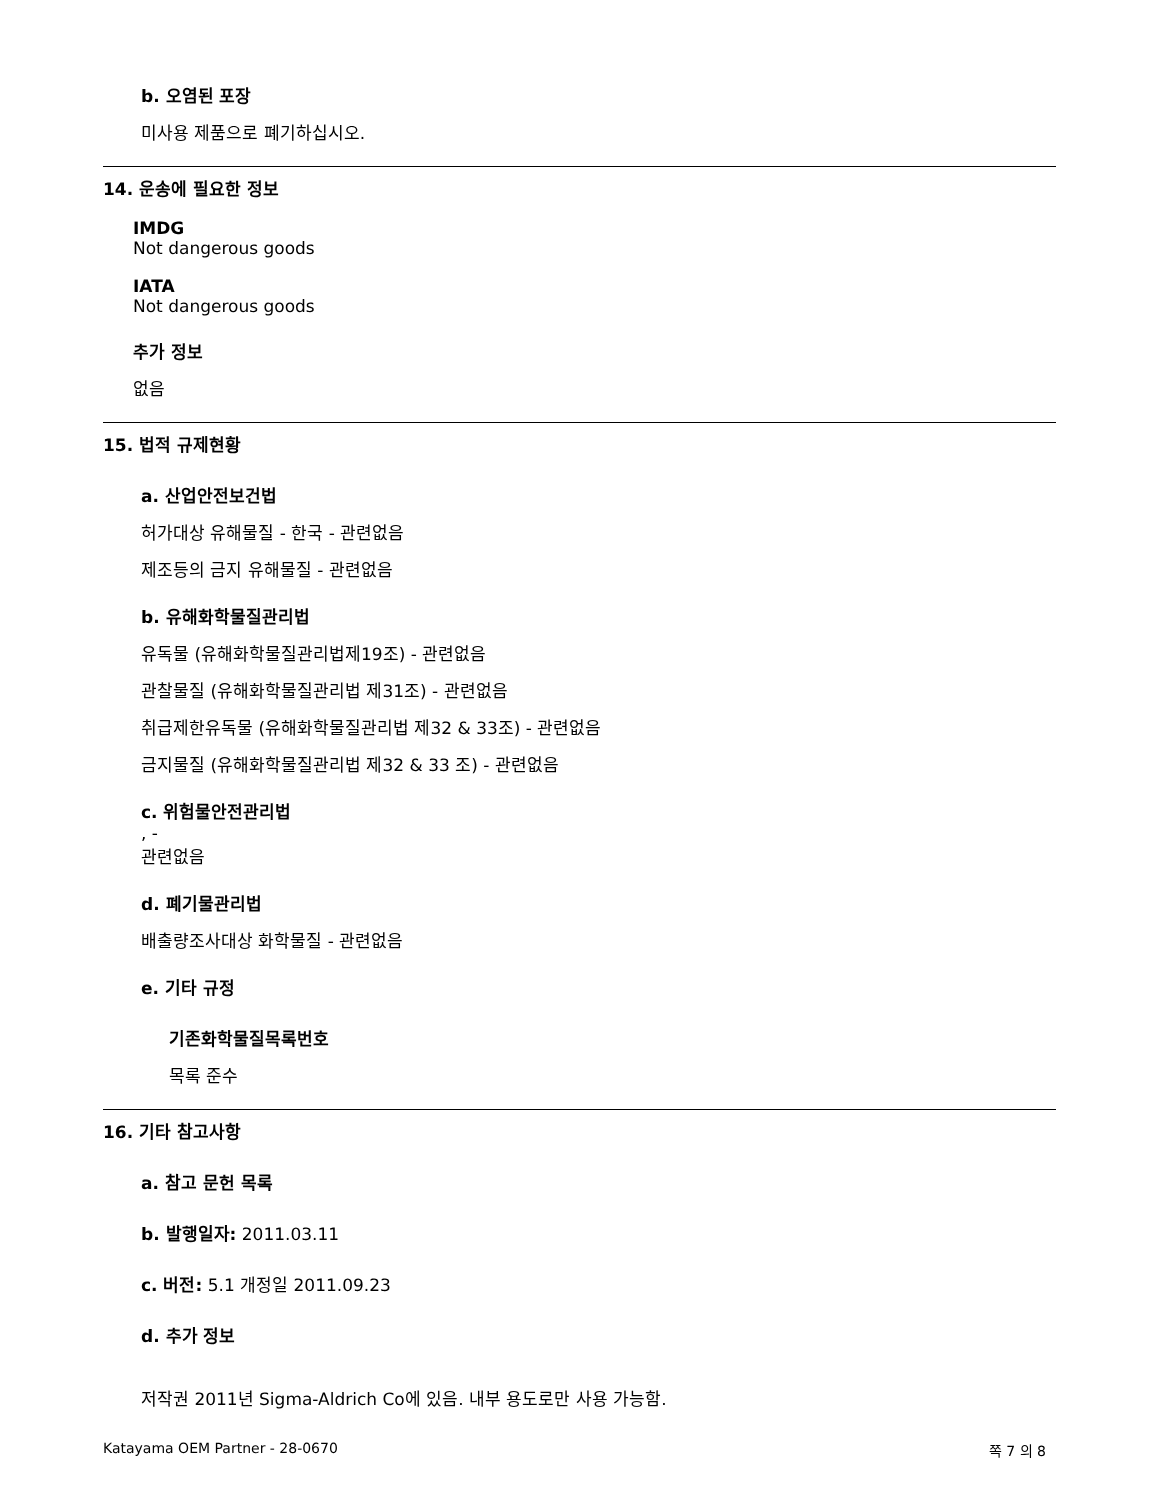b. 오염된 포장
미사용 제품으로 폐기하십시오.
14. 운송에 필요한 정보
IMDG
Not dangerous goods
IATA
Not dangerous goods
추가 정보
없음
15. 법적 규제현황
a. 산업안전보건법
허가대상 유해물질 - 한국 - 관련없음
제조등의 금지 유해물질 - 관련없음
b. 유해화학물질관리법
유독물 (유해화학물질관리법제19조) - 관련없음
관찰물질 (유해화학물질관리법 제31조) - 관련없음
취급제한유독물 (유해화학물질관리법 제32 & 33조) - 관련없음
금지물질 (유해화학물질관리법 제32 & 33 조) - 관련없음
c. 위험물안전관리법
, -
관련없음
d. 폐기물관리법
배출량조사대상 화학물질 - 관련없음
e. 기타 규정
기존화학물질목록번호
목록 준수
16. 기타 참고사항
a. 참고 문헌 목록
b. 발행일자: 2011.03.11
c. 버전: 5.1 개정일 2011.09.23
d. 추가 정보
저작권 2011년 Sigma-Aldrich Co에 있음. 내부 용도로만 사용 가능함.
Katayama OEM Partner - 28-0670 쪽 7 의 8